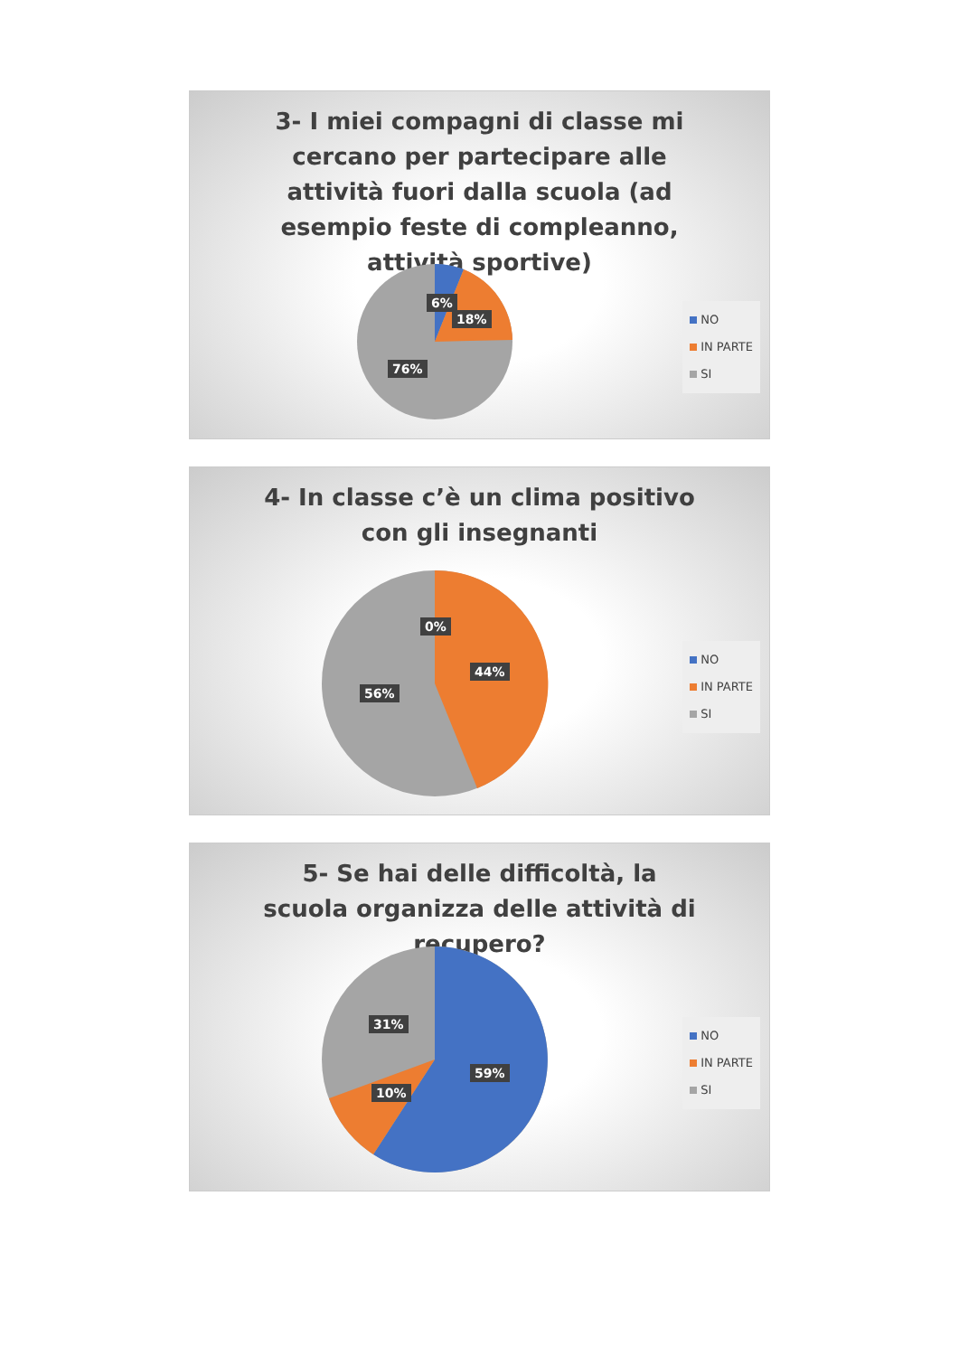3- I miei compagni di classe mi cercano per partecipare alle attività fuori dalla scuola (ad esempio feste di compleanno, attività sportive)
6%
18%
76%
NO
IN PARTE
SI
4- In classe c’è un clima positivo con gli insegnanti
0%
44%
56%
NO
IN PARTE
SI
5- Se hai delle difficoltà, la scuola organizza delle attività di recupero?
31%
59%
10%
NO
IN PARTE
SI